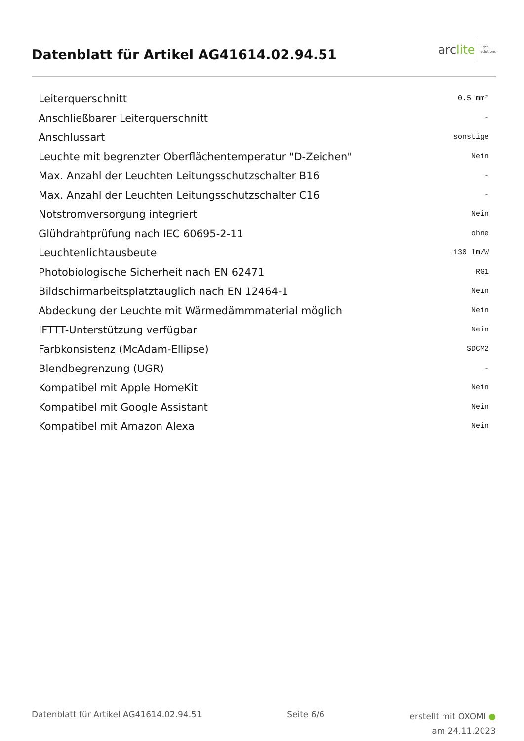Datenblatt für Artikel AG41614.02.94.51
arc lite light
solutions
| Leiterquerschnitt | 0.5 mm² |
| Anschließbarer Leiterquerschnitt | - |
| Anschlussart | sonstige |
| Leuchte mit begrenzter Oberflächentemperatur "D-Zeichen" | Nein |
| Max. Anzahl der Leuchten Leitungsschutzschalter B16 | - |
| Max. Anzahl der Leuchten Leitungsschutzschalter C16 | - |
| Notstromversorgung integriert | Nein |
| Glühdrahtprüfung nach IEC 60695-2-11 | ohne |
| Leuchtenlichtausbeute | 130 lm/W |
| Photobiologische Sicherheit nach EN 62471 | RG1 |
| Bildschirmarbeitsplatztauglich nach EN 12464-1 | Nein |
| Abdeckung der Leuchte mit Wärmedämmmaterial möglich | Nein |
| IFTTT-Unterstützung verfügbar | Nein |
| Farbkonsistenz (McAdam-Ellipse) | SDCM2 |
| Blendbegrenzung (UGR) | - |
| Kompatibel mit Apple HomeKit | Nein |
| Kompatibel mit Google Assistant | Nein |
| Kompatibel mit Amazon Alexa | Nein |
Datenblatt für Artikel AG41614.02.94.51
Seite 6/6
erstellt mit OXOMI ●
am 24.11.2023